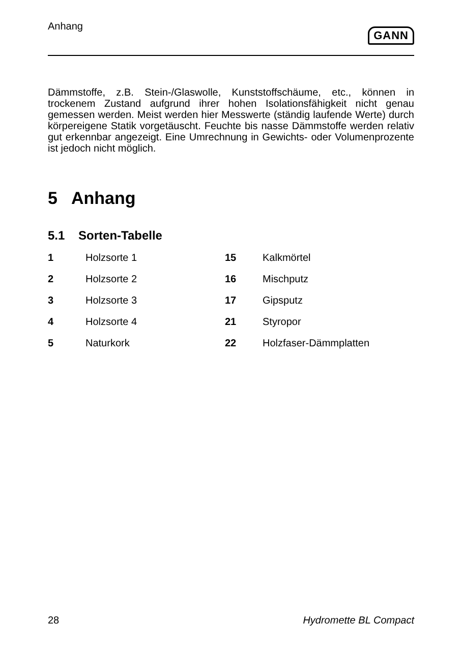Anhang
GANN
Dämmstoffe, z.B. Stein-/Glaswolle, Kunststoffschäume, etc., können in trockenem Zustand aufgrund ihrer hohen Isolationsfähigkeit nicht genau gemessen werden. Meist werden hier Messwerte (ständig laufende Werte) durch körpereigene Statik vorgetäuscht. Feuchte bis nasse Dämmstoffe werden relativ gut erkennbar angezeigt. Eine Umrechnung in Gewichts- oder Volumenprozente ist jedoch nicht möglich.
5 Anhang
5.1 Sorten-Tabelle
| 1 | Holzsorte 1 | 15 | Kalkmörtel |
| 2 | Holzsorte 2 | 16 | Mischputz |
| 3 | Holzsorte 3 | 17 | Gipsputz |
| 4 | Holzsorte 4 | 21 | Styropor |
| 5 | Naturkork | 22 | Holzfaser-Dämmplatten |
28 Hydromette BL Compact